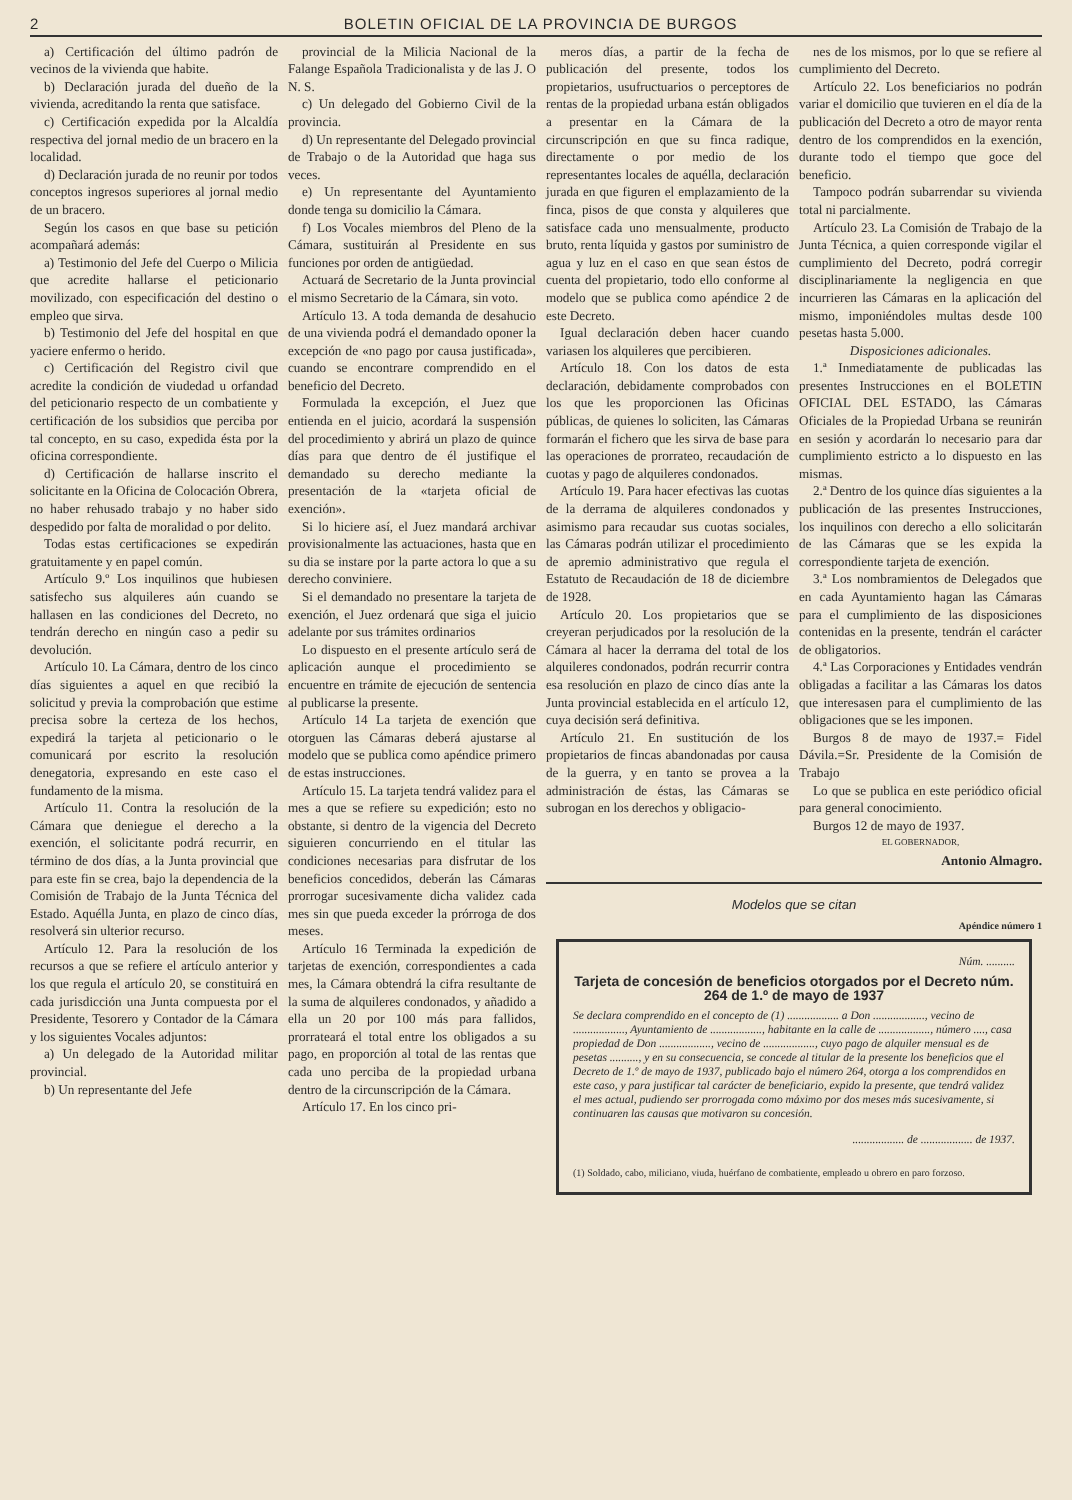2 BOLETIN OFICIAL DE LA PROVINCIA DE BURGOS
a) Certificación del último padrón de vecinos de la vivienda que habite.
b) Declaración jurada del dueño de la vivienda, acreditando la renta que satisface.
c) Certificación expedida por la Alcaldía respectiva del jornal medio de un bracero en la localidad.
d) Declaración jurada de no reunir por todos conceptos ingresos superiores al jornal medio de un bracero.
Según los casos en que base su petición acompañará además:
a) Testimonio del Jefe del Cuerpo o Milicia que acredite hallarse el peticionario movilizado, con especificación del destino o empleo que sirva.
b) Testimonio del Jefe del hospital en que yaciere enfermo o herido.
c) Certificación del Registro civil que acredite la condición de viudedad u orfandad del peticionario respecto de un combatiente y certificación de los subsidios que perciba por tal concepto, en su caso, expedida ésta por la oficina correspondiente.
d) Certificación de hallarse inscrito el solicitante en la Oficina de Colocación Obrera, no haber rehusado trabajo y no haber sido despedido por falta de moralidad o por delito.
Todas estas certificaciones se expedirán gratuitamente y en papel común.
Artículo 9.º Los inquilinos que hubiesen satisfecho sus alquileres aún cuando se hallasen en las condiciones del Decreto, no tendrán derecho en ningún caso a pedir su devolución.
Artículo 10. La Cámara, dentro de los cinco días siguientes a aquel en que recibió la solicitud y previa la comprobación que estime precisa sobre la certeza de los hechos, expedirá la tarjeta al peticionario o le comunicará por escrito la resolución denegatoria, expresando en este caso el fundamento de la misma.
Artículo 11. Contra la resolución de la Cámara que deniegue el derecho a la exención, el solicitante podrá recurrir, en término de dos días, a la Junta provincial que para este fin se crea, bajo la dependencia de la Comisión de Trabajo de la Junta Técnica del Estado. Aquélla Junta, en plazo de cinco días, resolverá sin ulterior recurso.
Artículo 12. Para la resolución de los recursos a que se refiere el artículo anterior y los que regula el artículo 20, se constituirá en cada jurisdicción una Junta compuesta por el Presidente, Tesorero y Contador de la Cámara y los siguientes Vocales adjuntos:
a) Un delegado de la Autoridad militar provincial.
b) Un representante del Jefe
provincial de la Milicia Nacional de la Falange Española Tradicionalista y de las J. O N. S.
c) Un delegado del Gobierno Civil de la provincia.
d) Un representante del Delegado provincial de Trabajo o de la Autoridad que haga sus veces.
e) Un representante del Ayuntamiento donde tenga su domicilio la Cámara.
f) Los Vocales miembros del Pleno de la Cámara, sustituirán al Presidente en sus funciones por orden de antigüedad.
Actuará de Secretario de la Junta provincial el mismo Secretario de la Cámara, sin voto.
Artículo 13. A toda demanda de desahucio de una vivienda podrá el demandado oponer la excepción de «no pago por causa justificada», cuando se encontrare comprendido en el beneficio del Decreto.
Formulada la excepción, el Juez que entienda en el juicio, acordará la suspensión del procedimiento y abrirá un plazo de quince días para que dentro de él justifique el demandado su derecho mediante la presentación de la «tarjeta oficial de exención».
Si lo hiciere así, el Juez mandará archivar provisionalmente las actuaciones, hasta que en su dia se instare por la parte actora lo que a su derecho conviniere.
Si el demandado no presentare la tarjeta de exención, el Juez ordenará que siga el juicio adelante por sus trámites ordinarios
Lo dispuesto en el presente artículo será de aplicación aunque el procedimiento se encuentre en trámite de ejecución de sentencia al publicarse la presente.
Artículo 14 La tarjeta de exención que otorguen las Cámaras deberá ajustarse al modelo que se publica como apéndice primero de estas instrucciones.
Artículo 15. La tarjeta tendrá validez para el mes a que se refiere su expedición; esto no obstante, si dentro de la vigencia del Decreto siguieren concurriendo en el titular las condiciones necesarias para disfrutar de los beneficios concedidos, deberán las Cámaras prorrogar sucesivamente dicha validez cada mes sin que pueda exceder la prórroga de dos meses.
Artículo 16 Terminada la expedición de tarjetas de exención, correspondientes a cada mes, la Cámara obtendrá la cifra resultante de la suma de alquileres condonados, y añadido a ella un 20 por 100 más para fallidos, prorrateará el total entre los obligados a su pago, en proporción al total de las rentas que cada uno perciba de la propiedad urbana dentro de la circunscripción de la Cámara.
Artículo 17. En los cinco pri-
meros días, a partir de la fecha de publicación del presente, todos los propietarios, usufructuarios o perceptores de rentas de la propiedad urbana están obligados a presentar en la Cámara de la circunscripción en que su finca radique, directamente o por medio de los representantes locales de aquélla, declaración jurada en que figuren el emplazamiento de la finca, pisos de que consta y alquileres que satisface cada uno mensualmente, producto bruto, renta líquida y gastos por suministro de agua y luz en el caso en que sean éstos de cuenta del propietario, todo ello conforme al modelo que se publica como apéndice 2 de este Decreto.
Igual declaración deben hacer cuando variasen los alquileres que percibieren.
Artículo 18. Con los datos de esta declaración, debidamente comprobados con los que les proporcionen las Oficinas públicas, de quienes lo soliciten, las Cámaras formarán el fichero que les sirva de base para las operaciones de prorrateo, recaudación de cuotas y pago de alquileres condonados.
Artículo 19. Para hacer efectivas las cuotas de la derrama de alquileres condonados y asimismo para recaudar sus cuotas sociales, las Cámaras podrán utilizar el procedimiento de apremio administrativo que regula el Estatuto de Recaudación de 18 de diciembre de 1928.
Artículo 20. Los propietarios que se creyeran perjudicados por la resolución de la Cámara al hacer la derrama del total de los alquileres condonados, podrán recurrir contra esa resolución en plazo de cinco días ante la Junta provincial establecida en el artículo 12, cuya decisión será definitiva.
Artículo 21. En sustitución de los propietarios de fincas abandonadas por causa de la guerra, y en tanto se provea a la administración de éstas, las Cámaras se subrogan en los derechos y obligacio-
nes de los mismos, por lo que se refiere al cumplimiento del Decreto.
Artículo 22. Los beneficiarios no podrán variar el domicilio que tuvieren en el día de la publicación del Decreto a otro de mayor renta dentro de los comprendidos en la exención, durante todo el tiempo que goce del beneficio.
Tampoco podrán subarrendar su vivienda total ni parcialmente.
Artículo 23. La Comisión de Trabajo de la Junta Técnica, a quien corresponde vigilar el cumplimiento del Decreto, podrá corregir disciplinariamente la negligencia en que incurrieren las Cámaras en la aplicación del mismo, imponiéndoles multas desde 100 pesetas hasta 5.000.
Disposiciones adicionales.
1.ª Inmediatamente de publicadas las presentes Instrucciones en el BOLETIN OFICIAL DEL ESTADO, las Cámaras Oficiales de la Propiedad Urbana se reunirán en sesión y acordarán lo necesario para dar cumplimiento estricto a lo dispuesto en las mismas.
2.ª Dentro de los quince días siguientes a la publicación de las presentes Instrucciones, los inquilinos con derecho a ello solicitarán de las Cámaras que se les expida la correspondiente tarjeta de exención.
3.ª Los nombramientos de Delegados que en cada Ayuntamiento hagan las Cámaras para el cumplimiento de las disposiciones contenidas en la presente, tendrán el carácter de obligatorios.
4.ª Las Corporaciones y Entidades vendrán obligadas a facilitar a las Cámaras los datos que interesasen para el cumplimiento de las obligaciones que se les imponen.
Burgos 8 de mayo de 1937.= Fidel Dávila.=Sr. Presidente de la Comisión de Trabajo
Lo que se publica en este periódico oficial para general conocimiento.
Burgos 12 de mayo de 1937.
EL GOBERNADOR,
Antonio Almagro.
Modelos que se citan
Apéndice número 1
Núm. ..........
Tarjeta de concesión de beneficios otorgados por el Decreto núm. 264 de 1.º de mayo de 1937
Se declara comprendido en el concepto de (1) .................. a Don .................., vecino de .................., Ayuntamiento de .................., habitante en la calle de .................., número ...., casa propiedad de Don .................., vecino de .................., cuyo pago de alquiler mensual es de pesetas .........., y en su consecuencia, se concede al titular de la presente los beneficios que el Decreto de 1.º de mayo de 1937, publicado bajo el número 264, otorga a los comprendidos en este caso, y para justificar tal carácter de beneficiario, expido la presente, que tendrá validez el mes actual, pudiendo ser prorrogada como máximo por dos meses más sucesivamente, si continuaren las causas que motivaron su concesión.
.................. de .................. de 1937.
(1) Soldado, cabo, miliciano, viuda, huérfano de combatiente, empleado u obrero en paro forzoso.